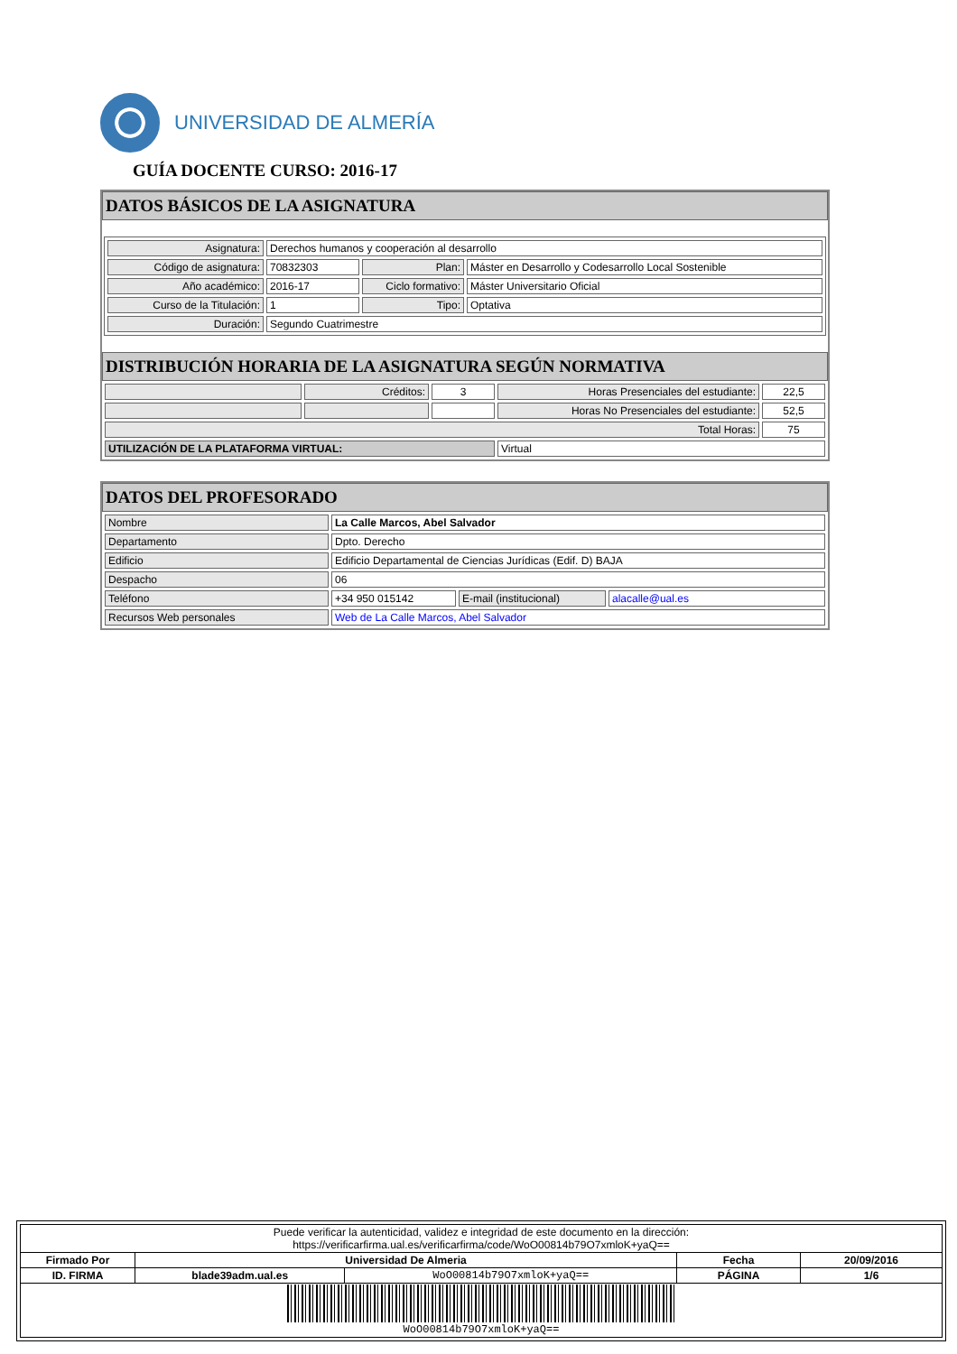UNIVERSIDAD DE ALMERÍA
GUÍA DOCENTE CURSO: 2016-17
DATOS BÁSICOS DE LA ASIGNATURA
| Asignatura: | Derechos humanos y cooperación al desarrollo | | |
| Código de asignatura: | 70832303 | Plan: | Máster en Desarrollo y Codesarrollo Local Sostenible |
| Año académico: | 2016-17 | Ciclo formativo: | Máster Universitario Oficial |
| Curso de la Titulación: | 1 | Tipo: | Optativa |
| Duración: | Segundo Cuatrimestre | | |
DISTRIBUCIÓN HORARIA DE LA ASIGNATURA SEGÚN NORMATIVA
| | Créditos: | 3 | Horas Presenciales del estudiante: | 22,5 |
| | | | Horas No Presenciales del estudiante: | 52,5 |
| Total Horas: | | | | 75 |
| UTILIZACIÓN DE LA PLATAFORMA VIRTUAL: | | | Virtual | |
DATOS DEL PROFESORADO
| Nombre | La Calle Marcos, Abel Salvador | | |
| Departamento | Dpto. Derecho | | |
| Edificio | Edificio Departamental de Ciencias Jurídicas (Edif. D) BAJA | | |
| Despacho | 06 | | |
| Teléfono | +34 950 015142 | E-mail (institucional) | alacalle@ual.es |
| Recursos Web personales | Web de La Calle Marcos, Abel Salvador | | |
| Puede verificar la autenticidad, validez e integridad de este documento en la dirección: https://verificarfirma.ual.es/verificarfirma/code/WoO00814b79O7xmloK+yaQ== | | | | |
| Firmado Por | Universidad De Almeria | | Fecha | 20/09/2016 |
| ID. FIRMA | blade39adm.ual.es | WoO00814b79O7xmloK+yaQ== | PÁGINA | 1/6 |
| WoO00814b79O7xmloK+yaQ== | | | | |